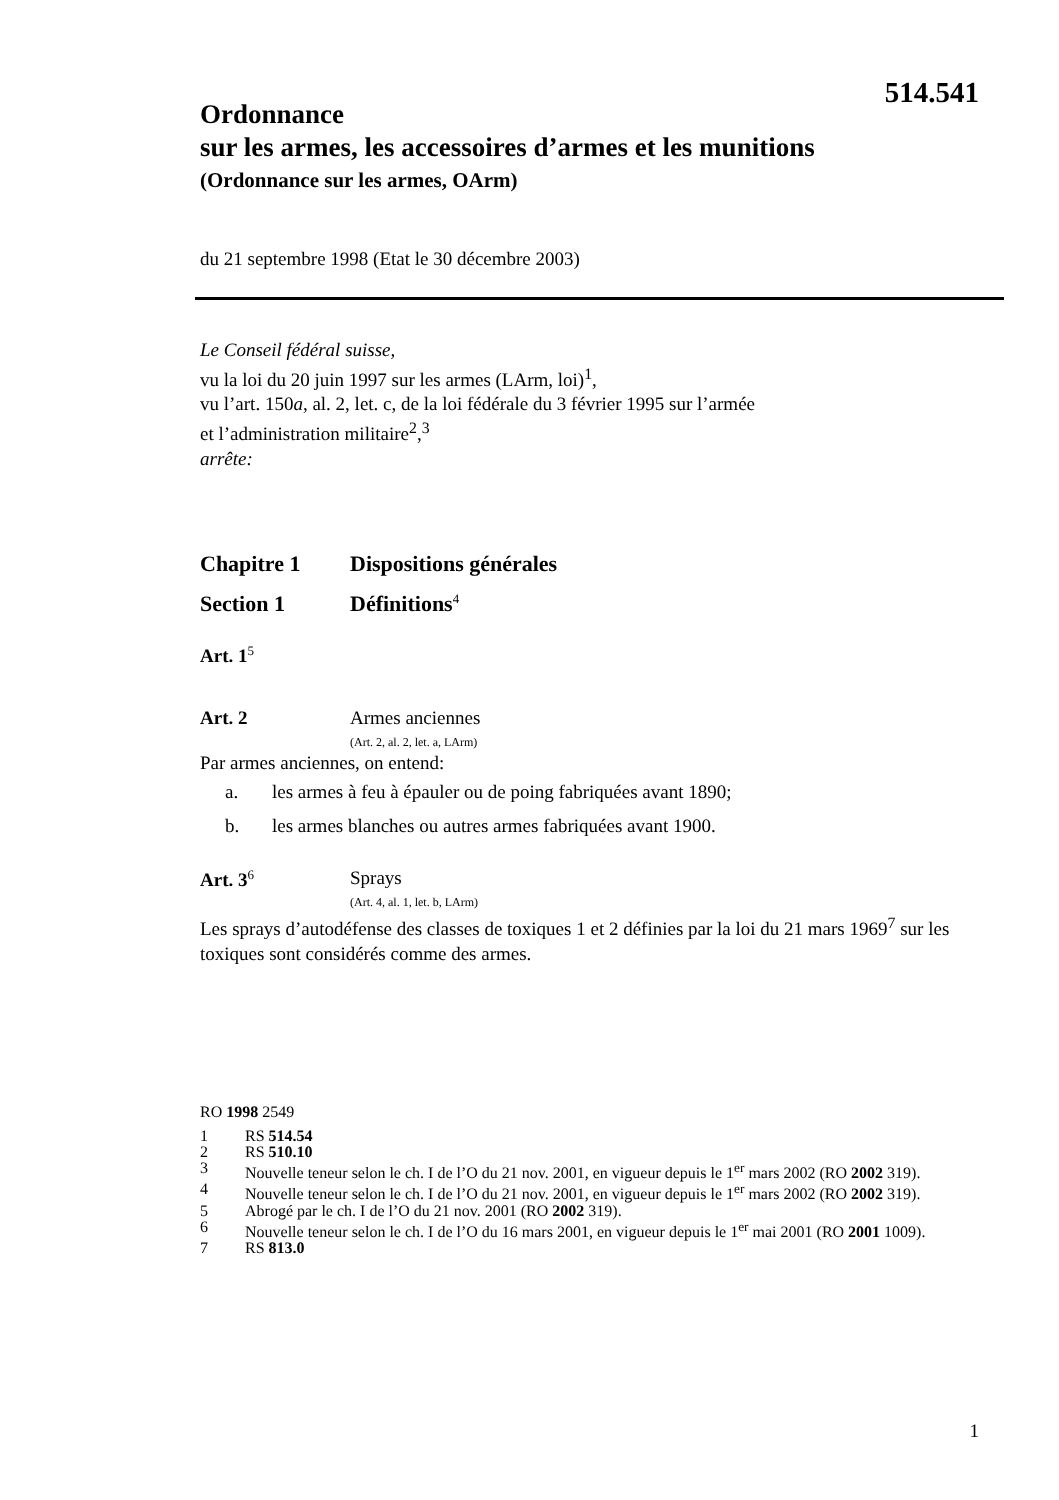514.541
Ordonnance
sur les armes, les accessoires d’armes et les munitions
(Ordonnance sur les armes, OArm)
du 21 septembre 1998 (Etat le 30 décembre 2003)
Le Conseil fédéral suisse,
vu la loi du 20 juin 1997 sur les armes (LArm, loi)<sup>1</sup>,
vu l’art. 150a, al. 2, let. c, de la loi fédérale du 3 février 1995 sur l’armée
et l’administration militaire<sup>2</sup>,<sup>3</sup>
arrête:
Chapitre 1 Dispositions générales
Section 1 Définitions<sup>4</sup>
Art. 1<sup>5</sup>
Art. 2 Armes anciennes
(Art. 2, al. 2, let. a, LArm)
Par armes anciennes, on entend:
a. les armes à feu à épauler ou de poing fabriquées avant 1890;
b. les armes blanches ou autres armes fabriquées avant 1900.
Art. 3<sup>6</sup>
Sprays
(Art. 4, al. 1, let. b, LArm)
Les sprays d’autodéfense des classes de toxiques 1 et 2 définies par la loi du 21 mars 1969<sup>7</sup> sur les toxiques sont considérés comme des armes.
RO 1998 2549
1 RS 514.54
2 RS 510.10
3 Nouvelle teneur selon le ch. I de l’O du 21 nov. 2001, en vigueur depuis le 1<sup>er</sup> mars 2002 (RO 2002 319).
4 Nouvelle teneur selon le ch. I de l’O du 21 nov. 2001, en vigueur depuis le 1<sup>er</sup> mars 2002 (RO 2002 319).
5 Abrogé par le ch. I de l’O du 21 nov. 2001 (RO 2002 319).
6 Nouvelle teneur selon le ch. I de l’O du 16 mars 2001, en vigueur depuis le 1<sup>er</sup> mai 2001 (RO 2001 1009).
7 RS 813.0
1